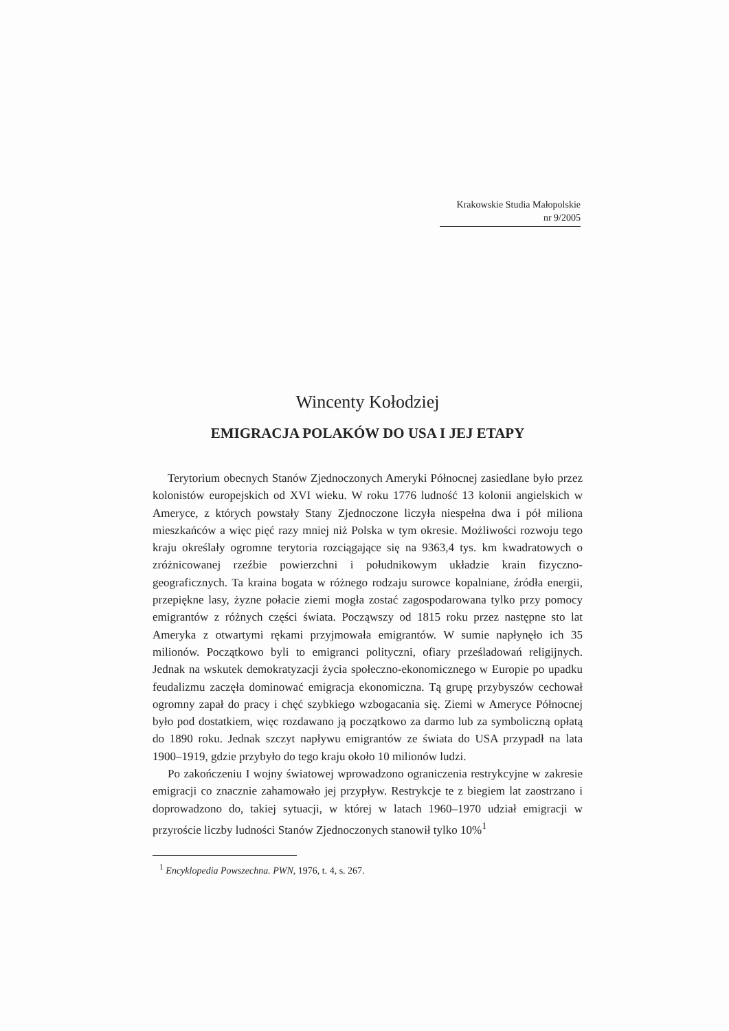Krakowskie Studia Małopolskie
nr 9/2005
Wincenty Kołodziej
EMIGRACJA POLAKÓW DO USA I JEJ ETAPY
Terytorium obecnych Stanów Zjednoczonych Ameryki Północnej zasiedlane było przez kolonistów europejskich od XVI wieku. W roku 1776 ludność 13 kolonii angielskich w Ameryce, z których powstały Stany Zjednoczone liczyła niespełna dwa i pół miliona mieszkańców a więc pięć razy mniej niż Polska w tym okresie. Możliwości rozwoju tego kraju określały ogromne terytoria rozciągające się na 9363,4 tys. km kwadratowych o zróżnicowanej rzeźbie powierzchni i południkowym układzie krain fizyczno-geograficznych. Ta kraina bogata w różnego rodzaju surowce kopalniane, źródła energii, przepiękne lasy, żyzne połacie ziemi mogła zostać zagospodarowana tylko przy pomocy emigrantów z różnych części świata. Począwszy od 1815 roku przez następne sto lat Ameryka z otwartymi rękami przyjmowała emigrantów. W sumie napłynęło ich 35 milionów. Początkowo byli to emigranci polityczni, ofiary prześladowań religijnych. Jednak na wskutek demokratyzacji życia społeczno-ekonomicznego w Europie po upadku feudalizmu zaczęła dominować emigracja ekonomiczna. Tą grupę przybyszów cechował ogromny zapał do pracy i chęć szybkiego wzbogacania się. Ziemi w Ameryce Północnej było pod dostatkiem, więc rozdawano ją początkowo za darmo lub za symboliczną opłatą do 1890 roku. Jednak szczyt napływu emigrantów ze świata do USA przypadł na lata 1900–1919, gdzie przybyło do tego kraju około 10 milionów ludzi.
Po zakończeniu I wojny światowej wprowadzono ograniczenia restrykcyjne w zakresie emigracji co znacznie zahamowało jej przypływ. Restrykcje te z biegiem lat zaostrzano i doprowadzono do, takiej sytuacji, w której w latach 1960–1970 udział emigracji w przyroście liczby ludności Stanów Zjednoczonych stanowił tylko 10%<sup>1</sup>
<sup>1</sup> Encyklopedia Powszechna. PWN, 1976, t. 4, s. 267.